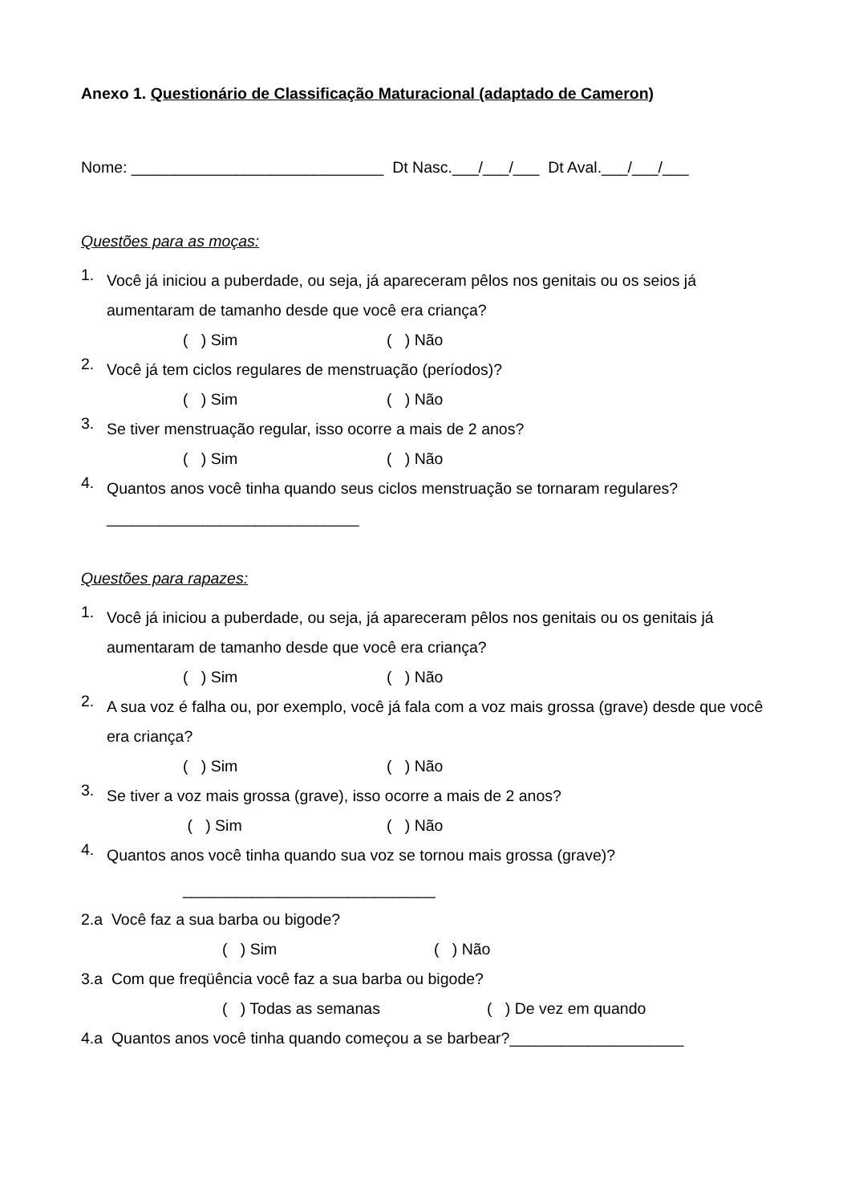Anexo 1. Questionário de Classificação Maturacional (adaptado de Cameron)
Nome: _____________________________ Dt Nasc.___/___/___ Dt Aval.___/___/___
Questões para as moças:
1.
Você já iniciou a puberdade, ou seja, já apareceram pêlos nos genitais ou os seios já aumentaram de tamanho desde que você era criança?
( ) Sim ( ) Não
2.
Você já tem ciclos regulares de menstruação (períodos)?
( ) Sim ( ) Não
3.
Se tiver menstruação regular, isso ocorre a mais de 2 anos?
( ) Sim ( ) Não
4.
Quantos anos você tinha quando seus ciclos menstruação se tornaram regulares?
_____________________________
Questões para rapazes:
1.
Você já iniciou a puberdade, ou seja, já apareceram pêlos nos genitais ou os genitais já aumentaram de tamanho desde que você era criança?
( ) Sim ( ) Não
2.
A sua voz é falha ou, por exemplo, você já fala com a voz mais grossa (grave) desde que você era criança?
( ) Sim ( ) Não
3.
Se tiver a voz mais grossa (grave), isso ocorre a mais de 2 anos?
( ) Sim ( ) Não
4.
Quantos anos você tinha quando sua voz se tornou mais grossa (grave)?
_____________________________
2.a Você faz a sua barba ou bigode?
( ) Sim ( ) Não
3.a Com que freqüência você faz a sua barba ou bigode?
( ) Todas as semanas ( ) De vez em quando
4.a Quantos anos você tinha quando começou a se barbear?____________________